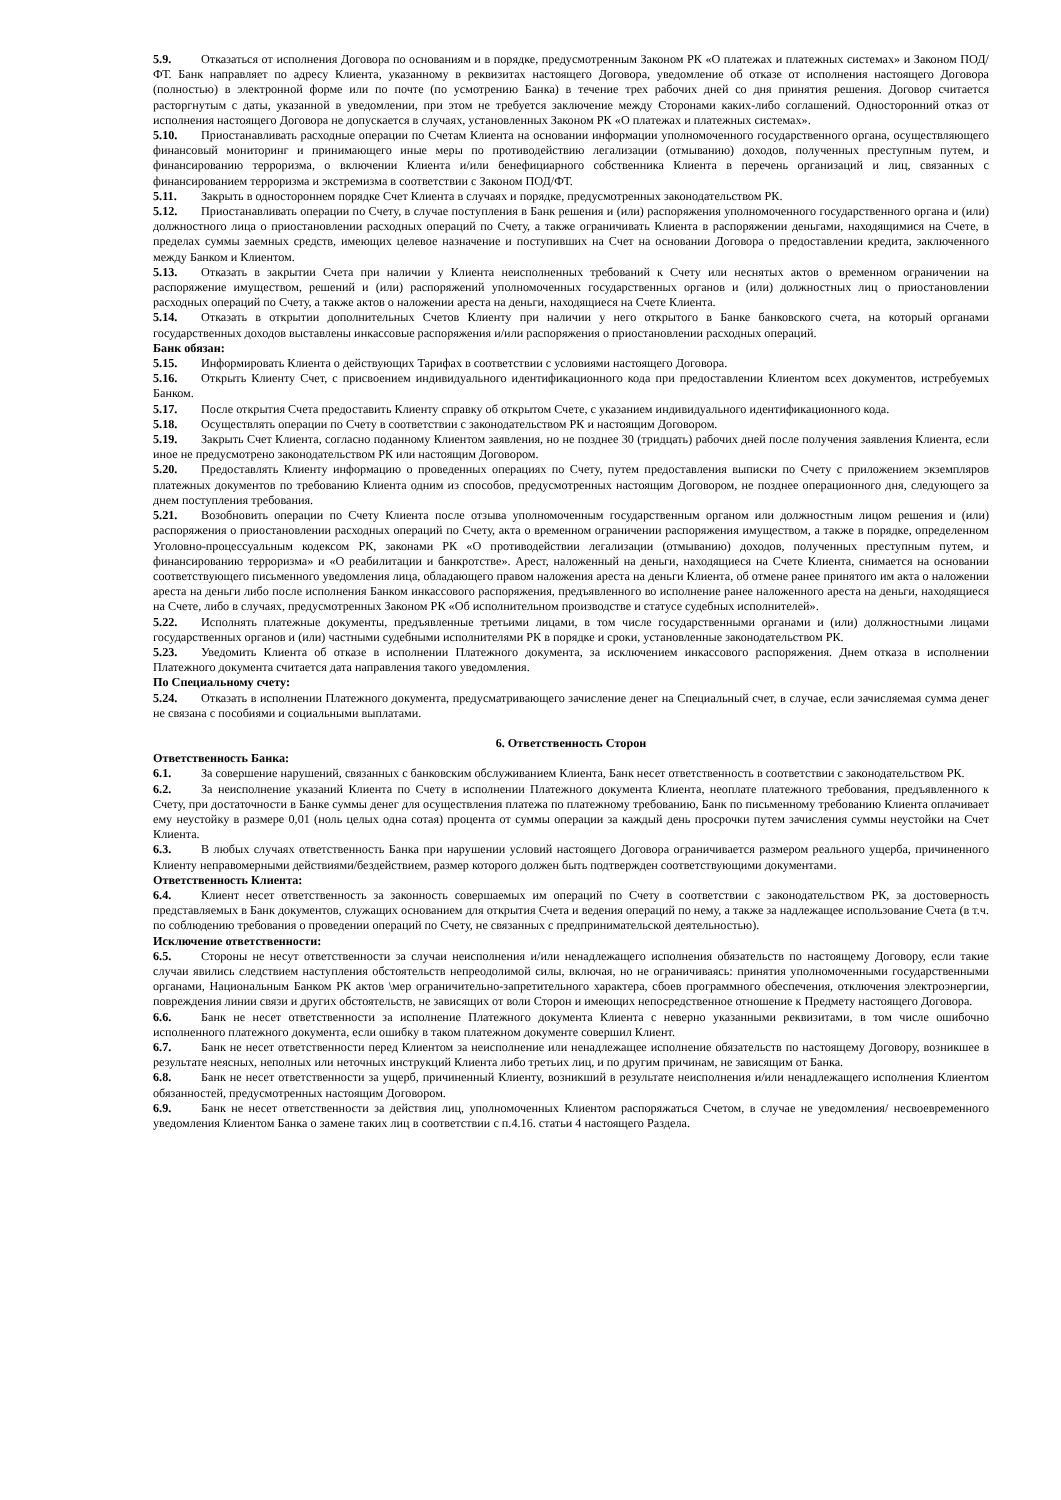5.9. Отказаться от исполнения Договора по основаниям и в порядке, предусмотренным Законом РК «О платежах и платежных системах» и Законом ПОД/ФТ. Банк направляет по адресу Клиента, указанному в реквизитах настоящего Договора, уведомление об отказе от исполнения настоящего Договора (полностью) в электронной форме или по почте (по усмотрению Банка) в течение трех рабочих дней со дня принятия решения. Договор считается расторгнутым с даты, указанной в уведомлении, при этом не требуется заключение между Сторонами каких-либо соглашений. Односторонний отказ от исполнения настоящего Договора не допускается в случаях, установленных Законом РК «О платежах и платежных системах».
5.10. Приостанавливать расходные операции по Счетам Клиента на основании информации уполномоченного государственного органа, осуществляющего финансовый мониторинг и принимающего иные меры по противодействию легализации (отмыванию) доходов, полученных преступным путем, и финансированию терроризма, о включении Клиента и/или бенефициарного собственника Клиента в перечень организаций и лиц, связанных с финансированием терроризма и экстремизма в соответствии с Законом ПОД/ФТ.
5.11. Закрыть в одностороннем порядке Счет Клиента в случаях и порядке, предусмотренных законодательством РК.
5.12. Приостанавливать операции по Счету, в случае поступления в Банк решения и (или) распоряжения уполномоченного государственного органа и (или) должностного лица о приостановлении расходных операций по Счету, а также ограничивать Клиента в распоряжении деньгами, находящимися на Счете, в пределах суммы заемных средств, имеющих целевое назначение и поступивших на Счет на основании Договора о предоставлении кредита, заключенного между Банком и Клиентом.
5.13. Отказать в закрытии Счета при наличии у Клиента неисполненных требований к Счету или неснятых актов о временном ограничении на распоряжение имуществом, решений и (или) распоряжений уполномоченных государственных органов и (или) должностных лиц о приостановлении расходных операций по Счету, а также актов о наложении ареста на деньги, находящиеся на Счете Клиента.
5.14. Отказать в открытии дополнительных Счетов Клиенту при наличии у него открытого в Банке банковского счета, на который органами государственных доходов выставлены инкассовые распоряжения и/или распоряжения о приостановлении расходных операций.
Банк обязан:
5.15. Информировать Клиента о действующих Тарифах в соответствии с условиями настоящего Договора.
5.16. Открыть Клиенту Счет, с присвоением индивидуального идентификационного кода при предоставлении Клиентом всех документов, истребуемых Банком.
5.17. После открытия Счета предоставить Клиенту справку об открытом Счете, с указанием индивидуального идентификационного кода.
5.18. Осуществлять операции по Счету в соответствии с законодательством РК и настоящим Договором.
5.19. Закрыть Счет Клиента, согласно поданному Клиентом заявления, но не позднее 30 (тридцать) рабочих дней после получения заявления Клиента, если иное не предусмотрено законодательством РК или настоящим Договором.
5.20. Предоставлять Клиенту информацию о проведенных операциях по Счету, путем предоставления выписки по Счету с приложением экземпляров платежных документов по требованию Клиента одним из способов, предусмотренных настоящим Договором, не позднее операционного дня, следующего за днем поступления требования.
5.21. Возобновить операции по Счету Клиента после отзыва уполномоченным государственным органом или должностным лицом решения и (или) распоряжения о приостановлении расходных операций по Счету, акта о временном ограничении распоряжения имуществом, а также в порядке, определенном Уголовно-процессуальным кодексом РК, законами РК «О противодействии легализации (отмыванию) доходов, полученных преступным путем, и финансированию терроризма» и «О реабилитации и банкротстве». Арест, наложенный на деньги, находящиеся на Счете Клиента, снимается на основании соответствующего письменного уведомления лица, обладающего правом наложения ареста на деньги Клиента, об отмене ранее принятого им акта о наложении ареста на деньги либо после исполнения Банком инкассового распоряжения, предъявленного во исполнение ранее наложенного ареста на деньги, находящиеся на Счете, либо в случаях, предусмотренных Законом РК «Об исполнительном производстве и статусе судебных исполнителей».
5.22. Исполнять платежные документы, предъявленные третьими лицами, в том числе государственными органами и (или) должностными лицами государственных органов и (или) частными судебными исполнителями РК в порядке и сроки, установленные законодательством РК.
5.23. Уведомить Клиента об отказе в исполнении Платежного документа, за исключением инкассового распоряжения. Днем отказа в исполнении Платежного документа считается дата направления такого уведомления.
По Специальному счету:
5.24. Отказать в исполнении Платежного документа, предусматривающего зачисление денег на Специальный счет, в случае, если зачисляемая сумма денег не связана с пособиями и социальными выплатами.
6. Ответственность Сторон
Ответственность Банка:
6.1. За совершение нарушений, связанных с банковским обслуживанием Клиента, Банк несет ответственность в соответствии с законодательством РК.
6.2. За неисполнение указаний Клиента по Счету в исполнении Платежного документа Клиента, неоплате платежного требования, предъявленного к Счету, при достаточности в Банке суммы денег для осуществления платежа по платежному требованию, Банк по письменному требованию Клиента оплачивает ему неустойку в размере 0,01 (ноль целых одна сотая) процента от суммы операции за каждый день просрочки путем зачисления суммы неустойки на Счет Клиента.
6.3. В любых случаях ответственность Банка при нарушении условий настоящего Договора ограничивается размером реального ущерба, причиненного Клиенту неправомерными действиями/бездействием, размер которого должен быть подтвержден соответствующими документами.
Ответственность Клиента:
6.4. Клиент несет ответственность за законность совершаемых им операций по Счету в соответствии с законодательством РК, за достоверность представляемых в Банк документов, служащих основанием для открытия Счета и ведения операций по нему, а также за надлежащее использование Счета (в т.ч. по соблюдению требования о проведении операций по Счету, не связанных с предпринимательской деятельностью).
Исключение ответственности:
6.5. Стороны не несут ответственности за случаи неисполнения и/или ненадлежащего исполнения обязательств по настоящему Договору, если такие случаи явились следствием наступления обстоятельств непреодолимой силы, включая, но не ограничиваясь: принятия уполномоченными государственными органами, Национальным Банком РК актов \мер ограничительно-запретительного характера, сбоев программного обеспечения, отключения электроэнергии, повреждения линии связи и других обстоятельств, не зависящих от воли Сторон и имеющих непосредственное отношение к Предмету настоящего Договора.
6.6. Банк не несет ответственности за исполнение Платежного документа Клиента с неверно указанными реквизитами, в том числе ошибочно исполненного платежного документа, если ошибку в таком платежном документе совершил Клиент.
6.7. Банк не несет ответственности перед Клиентом за неисполнение или ненадлежащее исполнение обязательств по настоящему Договору, возникшее в результате неясных, неполных или неточных инструкций Клиента либо третьих лиц, и по другим причинам, не зависящим от Банка.
6.8. Банк не несет ответственности за ущерб, причиненный Клиенту, возникший в результате неисполнения и/или ненадлежащего исполнения Клиентом обязанностей, предусмотренных настоящим Договором.
6.9. Банк не несет ответственности за действия лиц, уполномоченных Клиентом распоряжаться Счетом, в случае не уведомления/ несвоевременного уведомления Клиентом Банка о замене таких лиц в соответствии с п.4.16. статьи 4 настоящего Раздела.